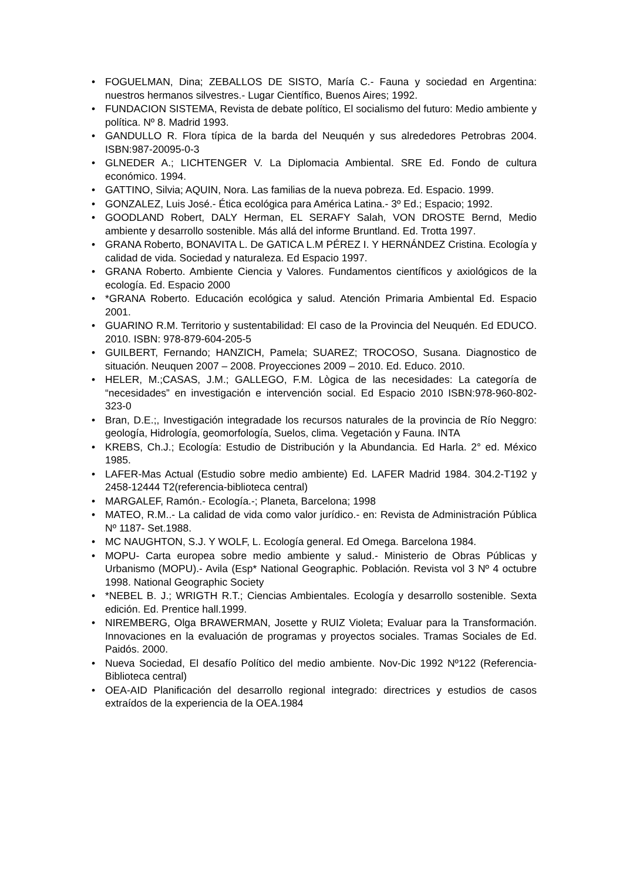• FOGUELMAN, Dina; ZEBALLOS DE SISTO, María C.- Fauna y sociedad en Argentina: nuestros hermanos silvestres.- Lugar Científico, Buenos Aires; 1992.
• FUNDACION SISTEMA, Revista de debate político, El socialismo del futuro: Medio ambiente y política. Nº 8. Madrid 1993.
• GANDULLO R. Flora típica de la barda del Neuquén y sus alrededores Petrobras 2004. ISBN:987-20095-0-3
• GLNEDER A.; LICHTENGER V. La Diplomacia Ambiental. SRE Ed. Fondo de cultura económico. 1994.
• GATTINO, Silvia; AQUIN, Nora. Las familias de la nueva pobreza. Ed. Espacio. 1999.
• GONZALEZ, Luis José.- Ética ecológica para América Latina.- 3º Ed.; Espacio; 1992.
• GOODLAND Robert, DALY Herman, EL SERAFY Salah, VON DROSTE Bernd, Medio ambiente y desarrollo sostenible. Más allá del informe Bruntland. Ed. Trotta 1997.
• GRANA Roberto, BONAVITA L. De GATICA L.M PÉREZ I. Y HERNÁNDEZ Cristina. Ecología y calidad de vida. Sociedad y naturaleza. Ed Espacio 1997.
• GRANA Roberto. Ambiente Ciencia y Valores. Fundamentos científicos y axiológicos de la ecología. Ed. Espacio 2000
• *GRANA Roberto. Educación ecológica y salud. Atención Primaria Ambiental Ed. Espacio 2001.
• GUARINO R.M. Territorio y sustentabilidad: El caso de la Provincia del Neuquén. Ed EDUCO. 2010. ISBN: 978-879-604-205-5
• GUILBERT, Fernando; HANZICH, Pamela; SUAREZ; TROCOSO, Susana. Diagnostico de situación. Neuquen 2007 – 2008. Proyecciones 2009 – 2010. Ed. Educo. 2010.
• HELER, M.;CASAS, J.M.; GALLEGO, F.M. Lògica de las necesidades: La categoría de “necesidades” en investigación e intervención social. Ed Espacio 2010 ISBN:978-960-802-323-0
• Bran, D.E.;, Investigación integradade los recursos naturales de la provincia de Río Neggro: geología, Hidrología, geomorfología, Suelos, clima. Vegetación y Fauna. INTA
• KREBS, Ch.J.; Ecología: Estudio de Distribución y la Abundancia. Ed Harla. 2° ed. México 1985.
• LAFER-Mas Actual (Estudio sobre medio ambiente) Ed. LAFER Madrid 1984. 304.2-T192 y 2458-12444 T2(referencia-biblioteca central)
• MARGALEF, Ramón.- Ecología.-; Planeta, Barcelona; 1998
• MATEO, R.M..- La calidad de vida como valor jurídico.- en: Revista de Administración Pública Nº 1187- Set.1988.
• MC NAUGHTON, S.J. Y WOLF, L. Ecología general. Ed Omega. Barcelona 1984.
• MOPU- Carta europea sobre medio ambiente y salud.- Ministerio de Obras Públicas y Urbanismo (MOPU).- Avila (Esp* National Geographic. Población. Revista vol 3 Nº 4 octubre 1998. National Geographic Society
• *NEBEL B. J.; WRIGTH R.T.; Ciencias Ambientales. Ecología y desarrollo sostenible. Sexta edición. Ed. Prentice hall.1999.
• NIREMBERG, Olga BRAWERMAN, Josette y RUIZ Violeta; Evaluar para la Transformación. Innovaciones en la evaluación de programas y proyectos sociales. Tramas Sociales de Ed. Paidós. 2000.
• Nueva Sociedad, El desafío Político del medio ambiente. Nov-Dic 1992 Nº122 (Referencia-Biblioteca central)
• OEA-AID Planificación del desarrollo regional integrado: directrices y estudios de casos extraídos de la experiencia de la OEA.1984